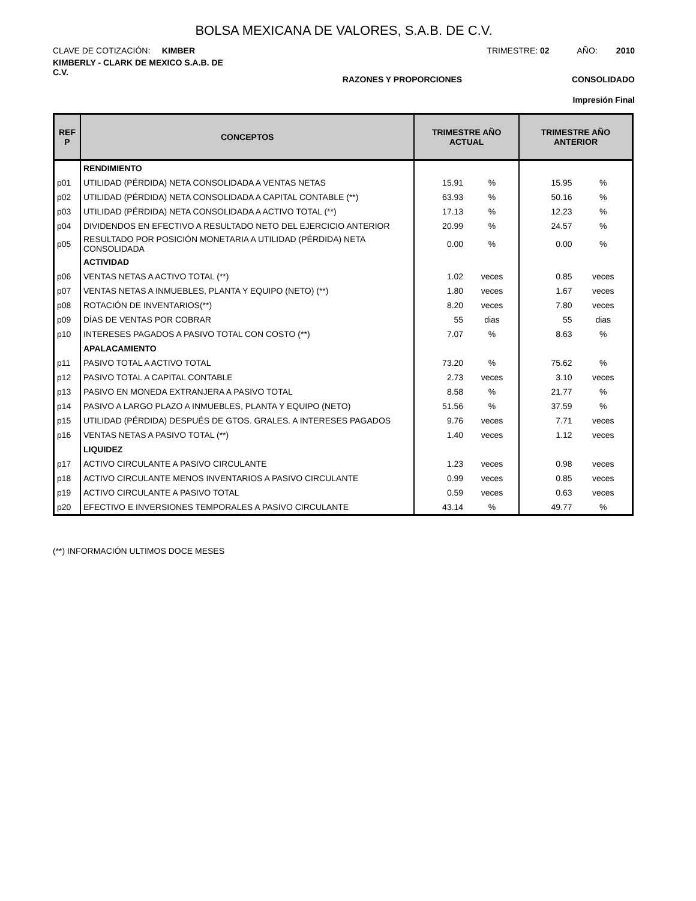BOLSA MEXICANA DE VALORES, S.A.B. DE C.V.
CLAVE DE COTIZACIÓN: KIMBER
TRIMESTRE: 02 AÑO: 2010
KIMBERLY - CLARK DE MEXICO S.A.B. DE C.V.
RAZONES Y PROPORCIONES CONSOLIDADO
Impresión Final
| REF P | CONCEPTOS | TRIMESTRE AÑO ACTUAL | | TRIMESTRE AÑO ANTERIOR | |
| --- | --- | --- | --- | --- | --- |
| | RENDIMIENTO | | | | |
| p01 | UTILIDAD (PÉRDIDA) NETA CONSOLIDADA A VENTAS NETAS | 15.91 | % | 15.95 | % |
| p02 | UTILIDAD (PÉRDIDA) NETA CONSOLIDADA A CAPITAL CONTABLE (**) | 63.93 | % | 50.16 | % |
| p03 | UTILIDAD (PÉRDIDA) NETA CONSOLIDADA A ACTIVO TOTAL (**) | 17.13 | % | 12.23 | % |
| p04 | DIVIDENDOS EN EFECTIVO A RESULTADO NETO DEL EJERCICIO ANTERIOR | 20.99 | % | 24.57 | % |
| p05 | RESULTADO POR POSICIÓN MONETARIA A UTILIDAD (PÉRDIDA) NETA CONSOLIDADA | 0.00 | % | 0.00 | % |
| | ACTIVIDAD | | | | |
| p06 | VENTAS NETAS A ACTIVO TOTAL (**) | 1.02 | veces | 0.85 | veces |
| p07 | VENTAS NETAS A INMUEBLES, PLANTA Y EQUIPO (NETO) (**) | 1.80 | veces | 1.67 | veces |
| p08 | ROTACIÓN DE INVENTARIOS(**) | 8.20 | veces | 7.80 | veces |
| p09 | DÍAS DE VENTAS POR COBRAR | 55 | dias | 55 | dias |
| p10 | INTERESES PAGADOS A PASIVO TOTAL CON COSTO (**) | 7.07 | % | 8.63 | % |
| | APALACAMIENTO | | | | |
| p11 | PASIVO TOTAL A ACTIVO TOTAL | 73.20 | % | 75.62 | % |
| p12 | PASIVO TOTAL A CAPITAL CONTABLE | 2.73 | veces | 3.10 | veces |
| p13 | PASIVO EN MONEDA EXTRANJERA A PASIVO TOTAL | 8.58 | % | 21.77 | % |
| p14 | PASIVO A LARGO PLAZO A INMUEBLES, PLANTA Y EQUIPO (NETO) | 51.56 | % | 37.59 | % |
| p15 | UTILIDAD (PÉRDIDA) DESPUÉS DE GTOS. GRALES. A INTERESES PAGADOS | 9.76 | veces | 7.71 | veces |
| p16 | VENTAS NETAS A PASIVO TOTAL (**) | 1.40 | veces | 1.12 | veces |
| | LIQUIDEZ | | | | |
| p17 | ACTIVO CIRCULANTE A PASIVO CIRCULANTE | 1.23 | veces | 0.98 | veces |
| p18 | ACTIVO CIRCULANTE MENOS INVENTARIOS A PASIVO CIRCULANTE | 0.99 | veces | 0.85 | veces |
| p19 | ACTIVO CIRCULANTE A PASIVO TOTAL | 0.59 | veces | 0.63 | veces |
| p20 | EFECTIVO E INVERSIONES TEMPORALES A PASIVO CIRCULANTE | 43.14 | % | 49.77 | % |
(**) INFORMACIÓN ULTIMOS DOCE MESES